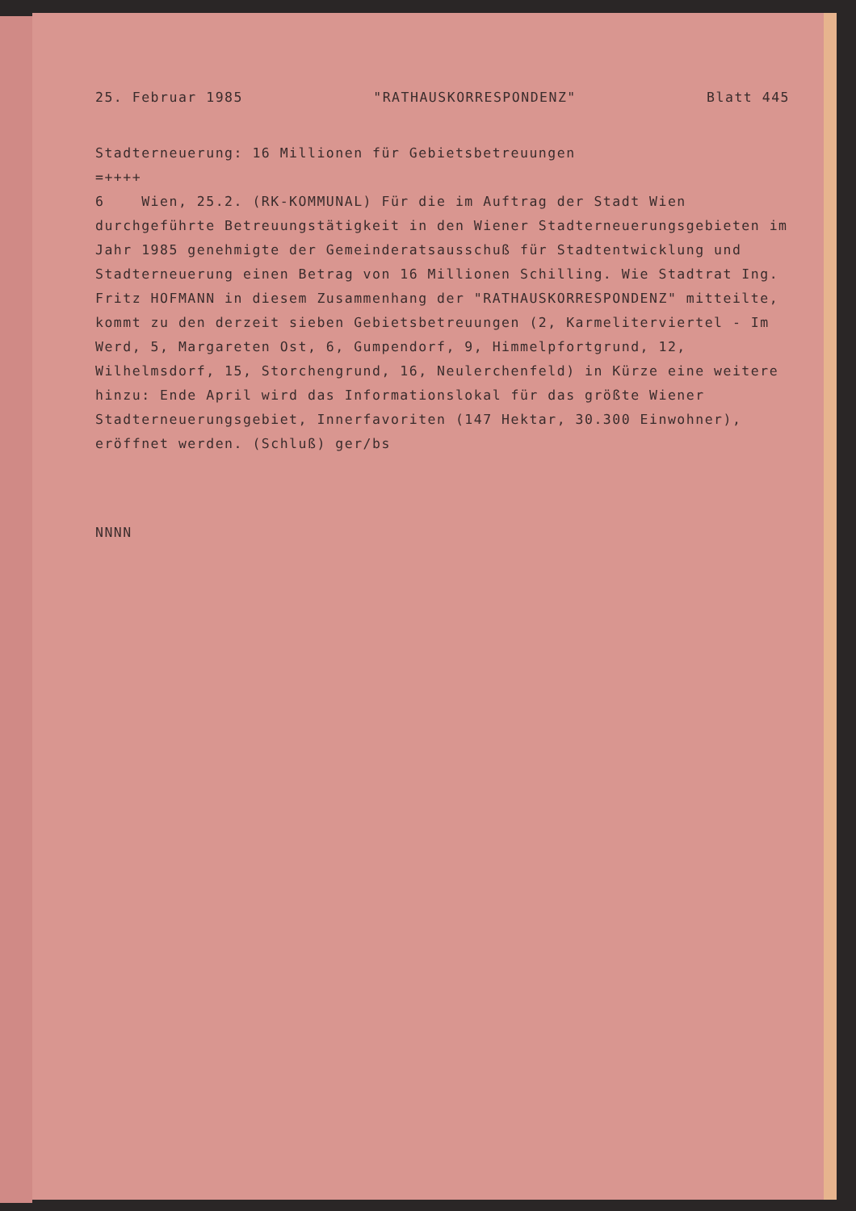25. Februar 1985 "RATHAUSKORRESPONDENZ" Blatt 445
Stadterneuerung: 16 Millionen für Gebietsbetreuungen
=++++
6 Wien, 25.2. (RK-KOMMUNAL) Für die im Auftrag der Stadt Wien durchgeführte Betreuungstätigkeit in den Wiener Stadterneuerungsgebieten im Jahr 1985 genehmigte der Gemeinderatsausschuß für Stadtentwicklung und Stadterneuerung einen Betrag von 16 Millionen Schilling. Wie Stadtrat Ing. Fritz HOFMANN in diesem Zusammenhang der "RATHAUSKORRESPONDENZ" mitteilte, kommt zu den derzeit sieben Gebietsbetreuungen (2, Karmeliterviertel - Im Werd, 5, Margareten Ost, 6, Gumpendorf, 9, Himmelpfortgrund, 12, Wilhelmsdorf, 15, Storchengrund, 16, Neulerchenfeld) in Kürze eine weitere hinzu: Ende April wird das Informationslokal für das größte Wiener Stadterneuerungsgebiet, Innerfavoriten (147 Hektar, 30.300 Einwohner), eröffnet werden. (Schluß) ger/bs
NNNN